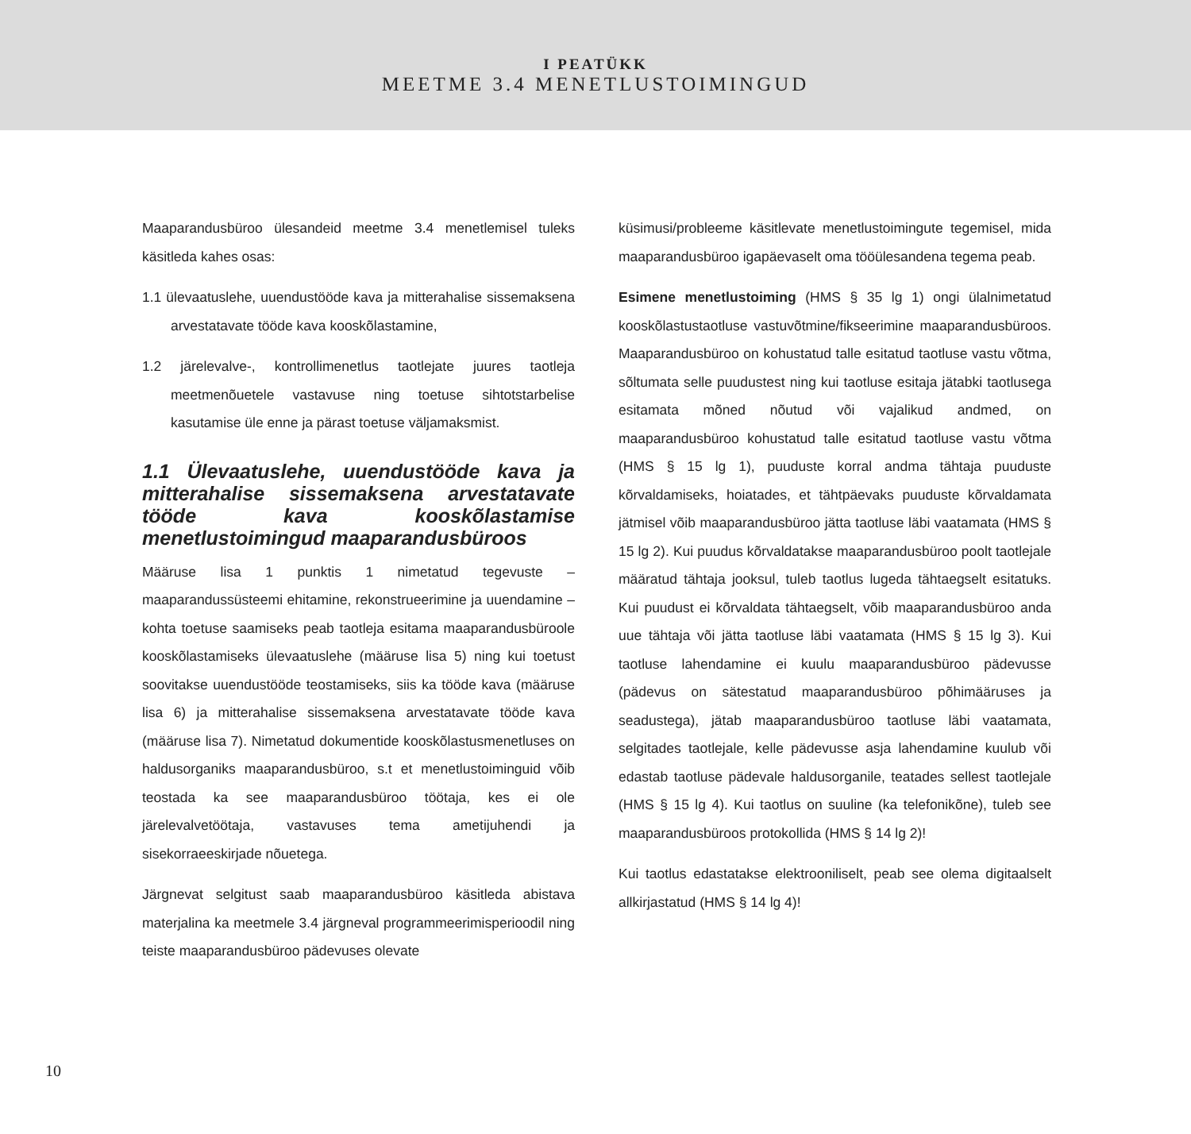I PEATÜKK
MEETME 3.4 MENETLUSTOIMINGUD
Maaparandusbüroo ülesandeid meetme 3.4 menetlemisel tuleks käsitleda kahes osas:
1.1 ülevaatuslehe, uuendustööde kava ja mitterahalise sissemaksena arvestatavate tööde kava kooskõlastamine,
1.2 järelevalve-, kontrollimenetlus taotlejate juures taotleja meetmenõuetele vastavuse ning toetuse sihtotstarbelise kasutamise üle enne ja pärast toetuse väljamaksmist.
1.1 Ülevaatuslehe, uuendustööde kava ja mitterahalise sissemaksena arvestatavate tööde kava kooskõlastamise menetlustoimingud maaparandusbüroos
Määruse lisa 1 punktis 1 nimetatud tegevuste – maaparandussüsteemi ehitamine, rekonstrueerimine ja uuendamine – kohta toetuse saamiseks peab taotleja esitama maaparandusbüroole kooskõlastamiseks ülevaatuslehe (määruse lisa 5) ning kui toetust soovitakse uuendustööde teostamiseks, siis ka tööde kava (määruse lisa 6) ja mitterahalise sissemaksena arvestatavate tööde kava (määruse lisa 7). Nimetatud dokumentide kooskõlastusmenetluses on haldusorganiks maaparandusbüroo, s.t et menetlustoiminguid võib teostada ka see maaparandusbüroo töötaja, kes ei ole järelevalvetöötaja, vastavuses tema ametijuhendi ja sisekorraeeskirjade nõuetega.
Järgnevat selgitust saab maaparandusbüroo käsitleda abistava materjalina ka meetmele 3.4 järgneval programmeerimisperioodil ning teiste maaparandusbüroo pädevuses olevate
küsimusi/probleeme käsitlevate menetlustoimingute tegemisel, mida maaparandusbüroo igapäevaselt oma tööülesandena tegema peab.
Esimene menetlustoiming (HMS § 35 lg 1) ongi ülalnimetatud kooskõlastustaotluse vastuvõtmine/fikseerimine maaparandusbüroos. Maaparandusbüroo on kohustatud talle esitatud taotluse vastu võtma, sõltumata selle puudustest ning kui taotluse esitaja jätabki taotlusega esitamata mõned nõutud või vajalikud andmed, on maaparandusbüroo kohustatud talle esitatud taotluse vastu võtma (HMS § 15 lg 1), puuduste korral andma tähtaja puuduste kõrvaldamiseks, hoiatades, et tähtpäevaks puuduste kõrvaldamata jätmisel võib maaparandusbüroo jätta taotluse läbi vaatamata (HMS § 15 lg 2). Kui puudus kõrvaldatakse maaparandusbüroo poolt taotlejale määratud tähtaja jooksul, tuleb taotlus lugeda tähtaegselt esitatuks. Kui puudust ei kõrvaldata tähtaegselt, võib maaparandusbüroo anda uue tähtaja või jätta taotluse läbi vaatamata (HMS § 15 lg 3). Kui taotluse lahendamine ei kuulu maaparandusbüroo pädevusse (pädevus on sätestatud maaparandusbüroo põhimääruses ja seadustega), jätab maaparandusbüroo taotluse läbi vaatamata, selgitades taotlejale, kelle pädevusse asja lahendamine kuulub või edastab taotluse pädevale haldusorganile, teatades sellest taotlejale (HMS § 15 lg 4). Kui taotlus on suuline (ka telefonikõne), tuleb see maaparandusbüroos protokollida (HMS § 14 lg 2)!
Kui taotlus edastatakse elektrooniliselt, peab see olema digitaalselt allkirjastatud (HMS § 14 lg 4)!
10